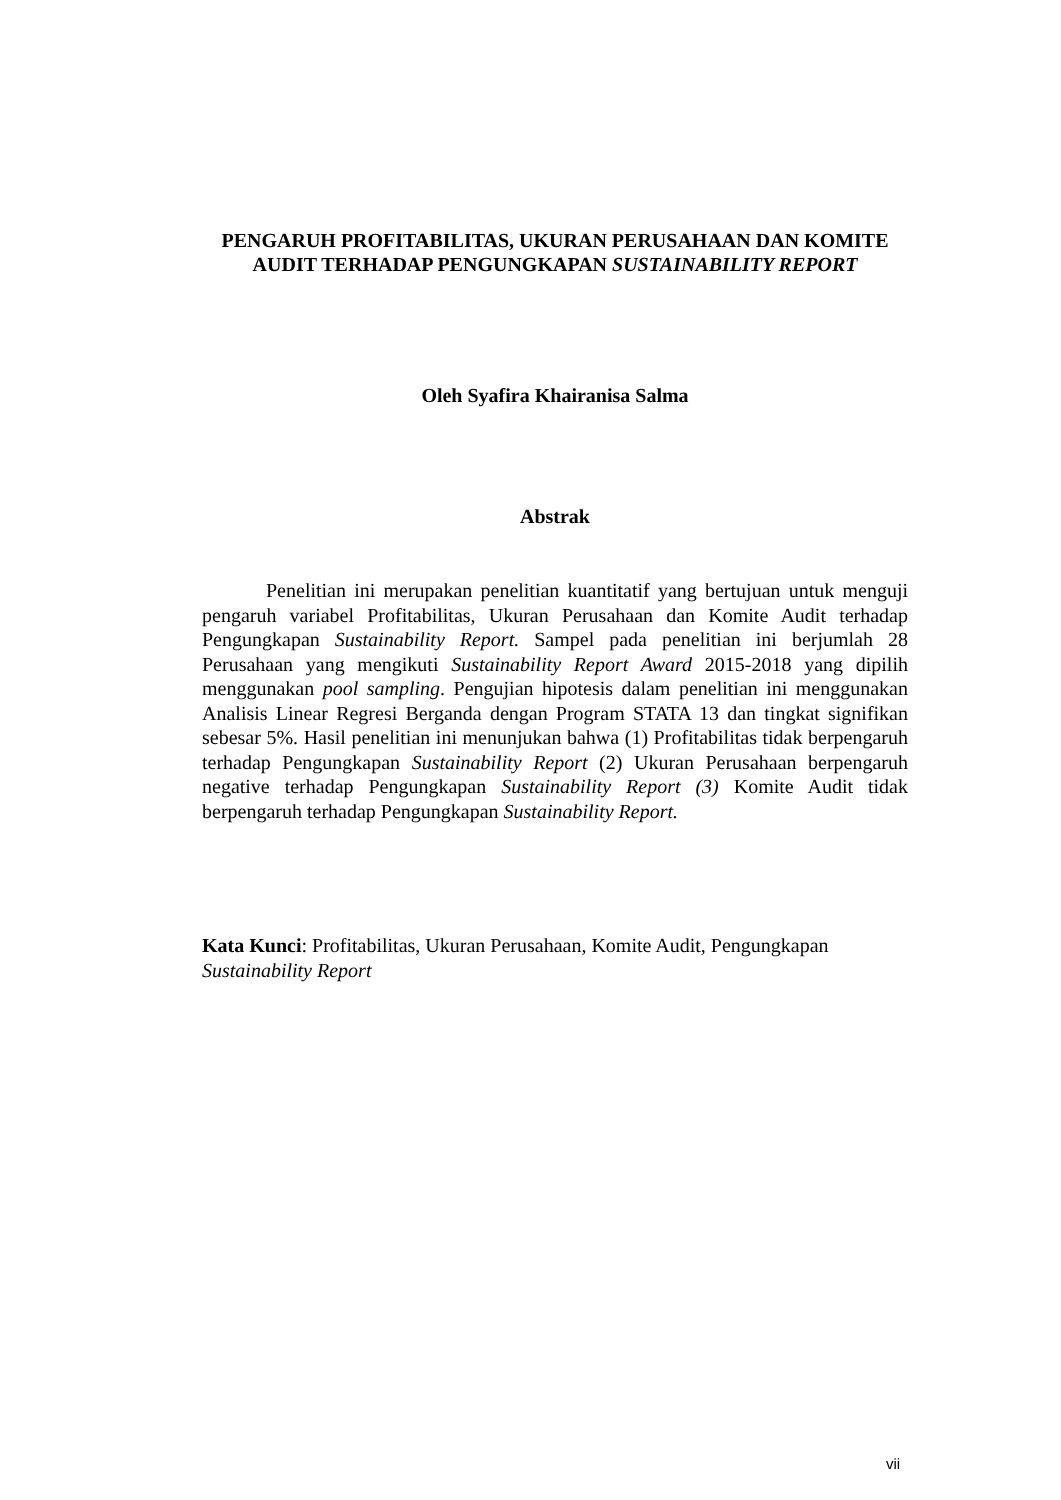PENGARUH PROFITABILITAS, UKURAN PERUSAHAAN DAN KOMITE AUDIT TERHADAP PENGUNGKAPAN SUSTAINABILITY REPORT
Oleh Syafira Khairanisa Salma
Abstrak
Penelitian ini merupakan penelitian kuantitatif yang bertujuan untuk menguji pengaruh variabel Profitabilitas, Ukuran Perusahaan dan Komite Audit terhadap Pengungkapan Sustainability Report. Sampel pada penelitian ini berjumlah 28 Perusahaan yang mengikuti Sustainability Report Award 2015-2018 yang dipilih menggunakan pool sampling. Pengujian hipotesis dalam penelitian ini menggunakan Analisis Linear Regresi Berganda dengan Program STATA 13 dan tingkat signifikan sebesar 5%. Hasil penelitian ini menunjukan bahwa (1) Profitabilitas tidak berpengaruh terhadap Pengungkapan Sustainability Report (2) Ukuran Perusahaan berpengaruh negative terhadap Pengungkapan Sustainability Report (3) Komite Audit tidak berpengaruh terhadap Pengungkapan Sustainability Report.
Kata Kunci: Profitabilitas, Ukuran Perusahaan, Komite Audit, Pengungkapan Sustainability Report
vii